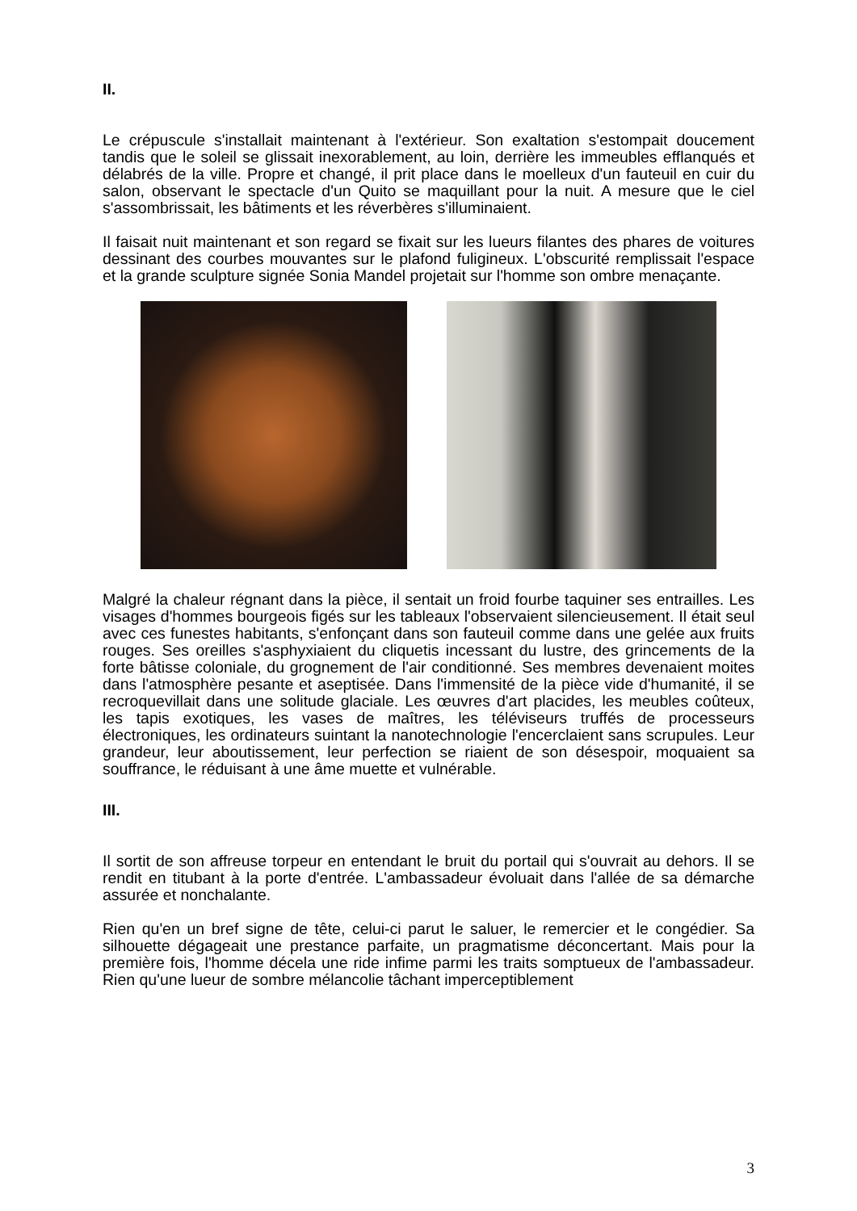II.
Le crépuscule s'installait maintenant à l'extérieur. Son exaltation s'estompait doucement tandis que le soleil se glissait inexorablement, au loin, derrière les immeubles efflanqués et délabrés de la ville. Propre et changé, il prit place dans le moelleux d'un fauteuil en cuir du salon, observant le spectacle d'un Quito se maquillant pour la nuit. A mesure que le ciel s'assombrissait, les bâtiments et les réverbères s'illuminaient.
Il faisait nuit maintenant et son regard se fixait sur les lueurs filantes des phares de voitures dessinant des courbes mouvantes sur le plafond fuligineux. L'obscurité remplissait l'espace et la grande sculpture signée Sonia Mandel projetait sur l'homme son ombre menaçante.
Malgré la chaleur régnant dans la pièce, il sentait un froid fourbe taquiner ses entrailles. Les visages d'hommes bourgeois figés sur les tableaux l'observaient silencieusement. Il était seul avec ces funestes habitants, s'enfonçant dans son fauteuil comme dans une gelée aux fruits rouges. Ses oreilles s'asphyxiaient du cliquetis incessant du lustre, des grincements de la forte bâtisse coloniale, du grognement de l'air conditionné. Ses membres devenaient moites dans l'atmosphère pesante et aseptisée. Dans l'immensité de la pièce vide d'humanité, il se recroquevillait dans une solitude glaciale. Les œuvres d'art placides, les meubles coûteux, les tapis exotiques, les vases de maîtres, les téléviseurs truffés de processeurs électroniques, les ordinateurs suintant la nanotechnologie l'encerclaient sans scrupules. Leur grandeur, leur aboutissement, leur perfection se riaient de son désespoir, moquaient sa souffrance, le réduisant à une âme muette et vulnérable.
III.
Il sortit de son affreuse torpeur en entendant le bruit du portail qui s'ouvrait au dehors. Il se rendit en titubant à la porte d'entrée. L'ambassadeur évoluait dans l'allée de sa démarche assurée et nonchalante.
Rien qu'en un bref signe de tête, celui-ci parut le saluer, le remercier et le congédier. Sa silhouette dégageait une prestance parfaite, un pragmatisme déconcertant. Mais pour la première fois, l'homme décela une ride infime parmi les traits somptueux de l'ambassadeur. Rien qu'une lueur de sombre mélancolie tâchant imperceptiblement
3